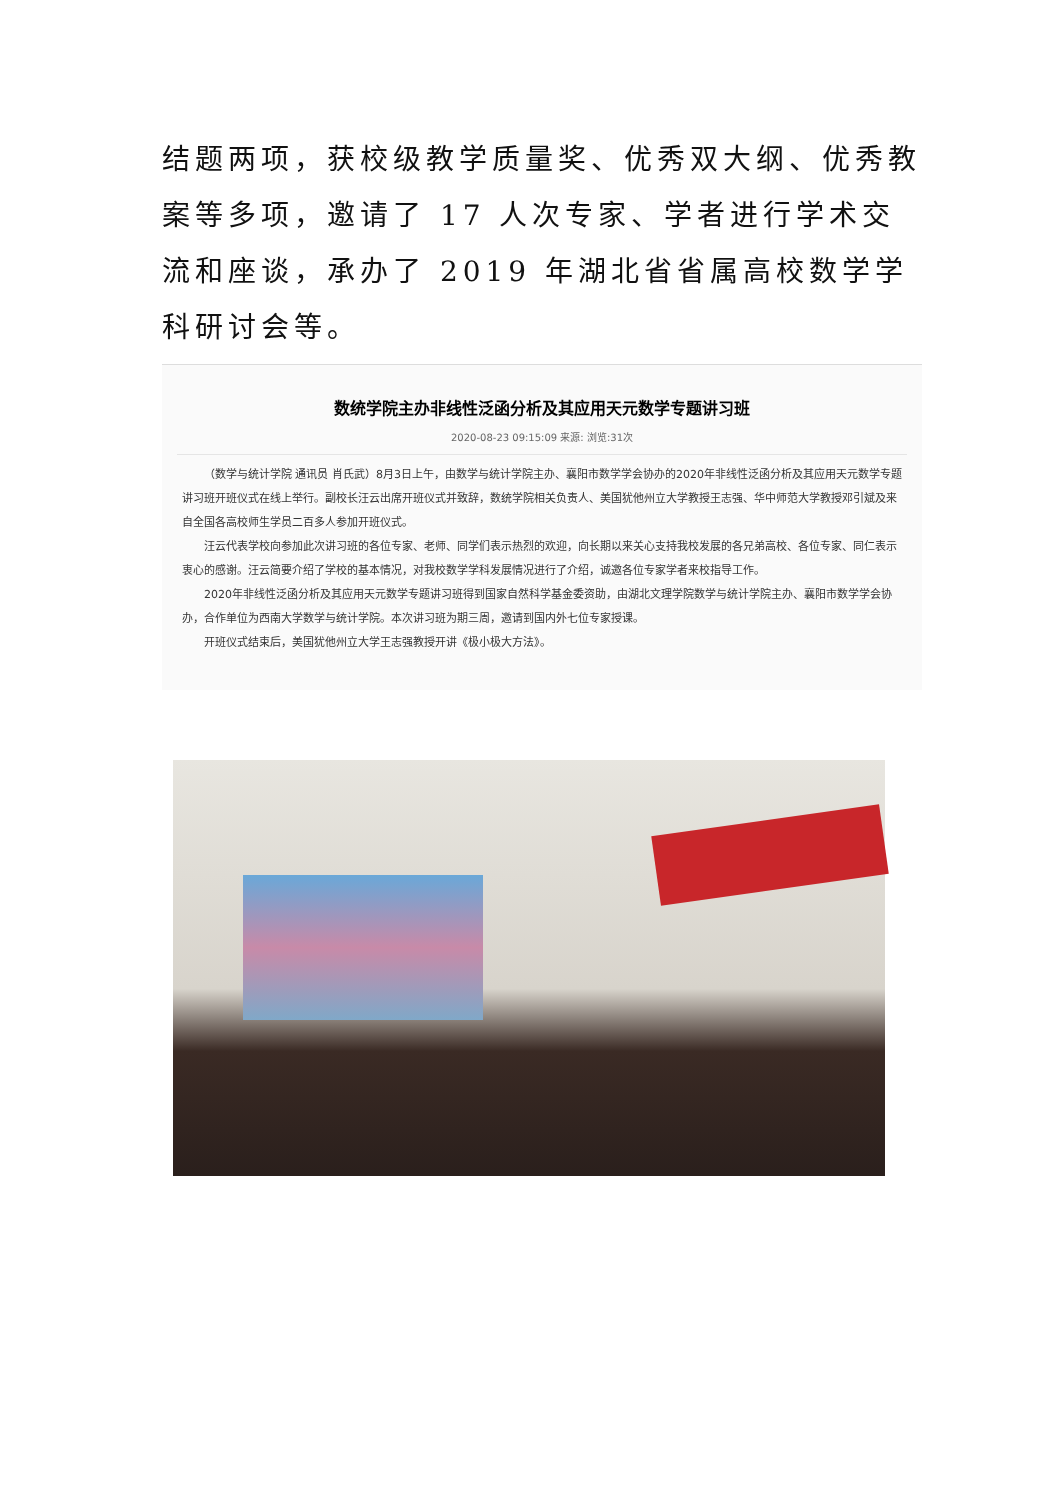结题两项，获校级教学质量奖、优秀双大纲、优秀教案等多项，邀请了 17 人次专家、学者进行学术交流和座谈，承办了 2019 年湖北省省属高校数学学科研讨会等。
数统学院主办非线性泛函分析及其应用天元数学专题讲习班
2020-08-23 09:15:09 来源: 浏览:31次
（数学与统计学院 通讯员 肖氏武）8月3日上午，由数学与统计学院主办、襄阳市数学学会协办的2020年非线性泛函分析及其应用天元数学专题讲习班开班仪式在线上举行。副校长汪云出席开班仪式并致辞，数统学院相关负责人、美国犹他州立大学教授王志强、华中师范大学教授邓引斌及来自全国各高校师生学员二百多人参加开班仪式。
汪云代表学校向参加此次讲习班的各位专家、老师、同学们表示热烈的欢迎，向长期以来关心支持我校发展的各兄弟高校、各位专家、同仁表示衷心的感谢。汪云简要介绍了学校的基本情况，对我校数学学科发展情况进行了介绍，诚邀各位专家学者来校指导工作。
2020年非线性泛函分析及其应用天元数学专题讲习班得到国家自然科学基金委资助，由湖北文理学院数学与统计学院主办、襄阳市数学学会协办，合作单位为西南大学数学与统计学院。本次讲习班为期三周，邀请到国内外七位专家授课。
开班仪式结束后，美国犹他州立大学王志强教授开讲《极小极大方法》。